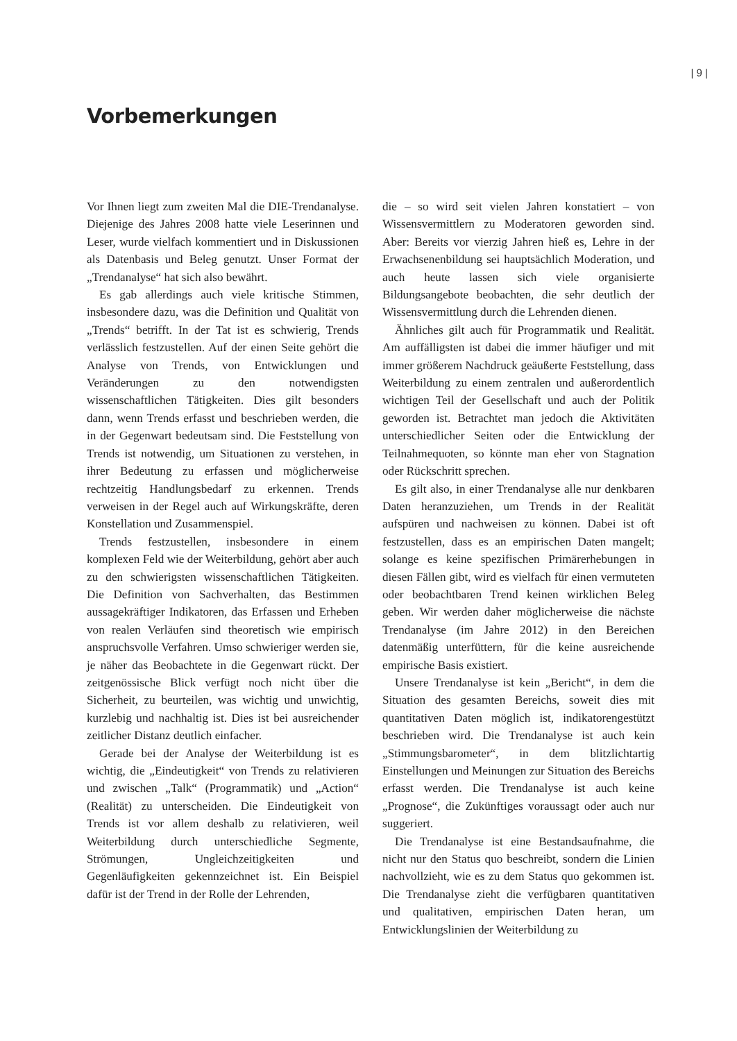| 9 |
Vorbemerkungen
Vor Ihnen liegt zum zweiten Mal die DIE-Trendanalyse. Diejenige des Jahres 2008 hatte viele Leserinnen und Leser, wurde vielfach kommentiert und in Diskussionen als Datenbasis und Beleg genutzt. Unser Format der „Trendanalyse“ hat sich also bewährt.
Es gab allerdings auch viele kritische Stimmen, insbesondere dazu, was die Definition und Qualität von „Trends“ betrifft. In der Tat ist es schwierig, Trends verlässlich festzustellen. Auf der einen Seite gehört die Analyse von Trends, von Entwicklungen und Veränderungen zu den notwendigsten wissenschaftlichen Tätigkeiten. Dies gilt besonders dann, wenn Trends erfasst und beschrieben werden, die in der Gegenwart bedeutsam sind. Die Feststellung von Trends ist notwendig, um Situationen zu verstehen, in ihrer Bedeutung zu erfassen und möglicherweise rechtzeitig Handlungsbedarf zu erkennen. Trends verweisen in der Regel auch auf Wirkungskräfte, deren Konstellation und Zusammenspiel.
Trends festzustellen, insbesondere in einem komplexen Feld wie der Weiterbildung, gehört aber auch zu den schwierigsten wissenschaftlichen Tätigkeiten. Die Definition von Sachverhalten, das Bestimmen aussagekräftiger Indikatoren, das Erfassen und Erheben von realen Verläufen sind theoretisch wie empirisch anspruchsvolle Verfahren. Umso schwieriger werden sie, je näher das Beobachtete in die Gegenwart rückt. Der zeitgenössische Blick verfügt noch nicht über die Sicherheit, zu beurteilen, was wichtig und unwichtig, kurzlebig und nachhaltig ist. Dies ist bei ausreichender zeitlicher Distanz deutlich einfacher.
Gerade bei der Analyse der Weiterbildung ist es wichtig, die „Eindeutigkeit“ von Trends zu relativieren und zwischen „Talk“ (Programmatik) und „Action“ (Realität) zu unterscheiden. Die Eindeutigkeit von Trends ist vor allem deshalb zu relativieren, weil Weiterbildung durch unterschiedliche Segmente, Strömungen, Ungleichzeitigkeiten und Gegenläufigkeiten gekennzeichnet ist. Ein Beispiel dafür ist der Trend in der Rolle der Lehrenden,
die – so wird seit vielen Jahren konstatiert – von Wissensvermittlern zu Moderatoren geworden sind. Aber: Bereits vor vierzig Jahren hieß es, Lehre in der Erwachsenenbildung sei hauptsächlich Moderation, und auch heute lassen sich viele organisierte Bildungsangebote beobachten, die sehr deutlich der Wissensvermittlung durch die Lehrenden dienen.
Ähnliches gilt auch für Programmatik und Realität. Am auffälligsten ist dabei die immer häufiger und mit immer größerem Nachdruck geäußerte Feststellung, dass Weiterbildung zu einem zentralen und außerordentlich wichtigen Teil der Gesellschaft und auch der Politik geworden ist. Betrachtet man jedoch die Aktivitäten unterschiedlicher Seiten oder die Entwicklung der Teilnahmequoten, so könnte man eher von Stagnation oder Rückschritt sprechen.
Es gilt also, in einer Trendanalyse alle nur denkbaren Daten heranzuziehen, um Trends in der Realität aufspüren und nachweisen zu können. Dabei ist oft festzustellen, dass es an empirischen Daten mangelt; solange es keine spezifischen Primärerhebungen in diesen Fällen gibt, wird es vielfach für einen vermuteten oder beobachtbaren Trend keinen wirklichen Beleg geben. Wir werden daher möglicherweise die nächste Trendanalyse (im Jahre 2012) in den Bereichen datenmäßig unterfüttern, für die keine ausreichende empirische Basis existiert.
Unsere Trendanalyse ist kein „Bericht“, in dem die Situation des gesamten Bereichs, soweit dies mit quantitativen Daten möglich ist, indikatorengestützt beschrieben wird. Die Trendanalyse ist auch kein „Stimmungsbarometer“, in dem blitzlichtartig Einstellungen und Meinungen zur Situation des Bereichs erfasst werden. Die Trendanalyse ist auch keine „Prognose“, die Zukünftiges voraussagt oder auch nur suggeriert.
Die Trendanalyse ist eine Bestandsaufnahme, die nicht nur den Status quo beschreibt, sondern die Linien nachvollzieht, wie es zu dem Status quo gekommen ist. Die Trendanalyse zieht die verfügbaren quantitativen und qualitativen, empirischen Daten heran, um Entwicklungslinien der Weiterbildung zu